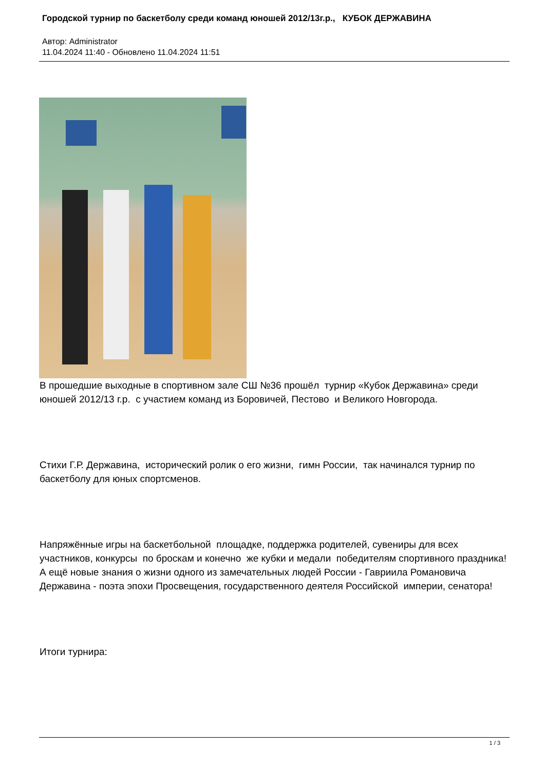Городской турнир по баскетболу среди команд юношей 2012/13г.р., КУБОК ДЕРЖАВИНА
Автор: Administrator
11.04.2024 11:40 - Обновлено 11.04.2024 11:51
В прошедшие выходные в спортивном зале СШ №36 прошёл турнир «Кубок Державина» среди юношей 2012/13 г.р. с участием команд из Боровичей, Пестово и Великого Новгорода.
Стихи Г.Р. Державина, исторический ролик о его жизни, гимн России, так начинался турнир по баскетболу для юных спортсменов.
Напряжённые игры на баскетбольной площадке, поддержка родителей, сувениры для всех участников, конкурсы по броскам и конечно же кубки и медали победителям спортивного праздника! А ещё новые знания о жизни одного из замечательных людей России - Гавриила Романовича Державина - поэта эпохи Просвещения, государственного деятеля Российской империи, сенатора!
Итоги турнира:
1 / 3